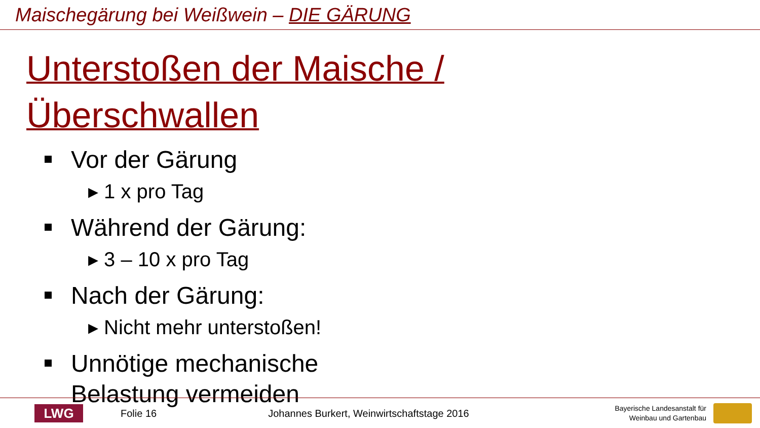Maischegärung bei Weißwein – DIE GÄRUNG
Unterstoßen der Maische /
Überschwallen
Vor der Gärung
▸ 1 x pro Tag
Während der Gärung:
▸ 3 – 10 x pro Tag
Nach der Gärung:
▸ Nicht mehr unterstoßen!
Unnötige mechanische
Belastung vermeiden
LWG
Folie 16 Johannes Burkert, Weinwirtschaftstage 2016
Bayerische Landesanstalt für
Weinbau und Gartenbau